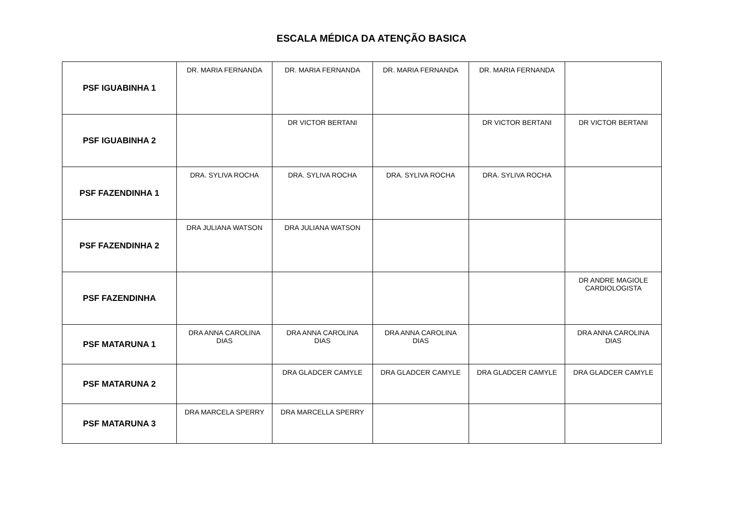ESCALA MÉDICA DA ATENÇÃO BASICA
| PSF IGUABINHA 1 | DR. MARIA FERNANDA | DR. MARIA FERNANDA | DR. MARIA FERNANDA | DR. MARIA FERNANDA | |
| PSF IGUABINHA 2 | | DR VICTOR BERTANI | | DR VICTOR BERTANI | DR VICTOR BERTANI |
| PSF FAZENDINHA 1 | DRA. SYLIVA ROCHA | DRA. SYLIVA ROCHA | DRA. SYLIVA ROCHA | DRA. SYLIVA ROCHA | |
| PSF FAZENDINHA 2 | DRA JULIANA WATSON | DRA JULIANA WATSON | | | |
| PSF FAZENDINHA | | | | | DR ANDRE MAGIOLE CARDIOLOGISTA |
| PSF MATARUNA 1 | DRA ANNA CAROLINA DIAS | DRA ANNA CAROLINA DIAS | DRA ANNA CAROLINA DIAS | | DRA ANNA CAROLINA DIAS |
| PSF MATARUNA 2 | | DRA GLADCER CAMYLE | DRA GLADCER CAMYLE | DRA GLADCER CAMYLE | DRA GLADCER CAMYLE |
| PSF MATARUNA 3 | DRA MARCELA SPERRY | DRA MARCELLA SPERRY | | | |